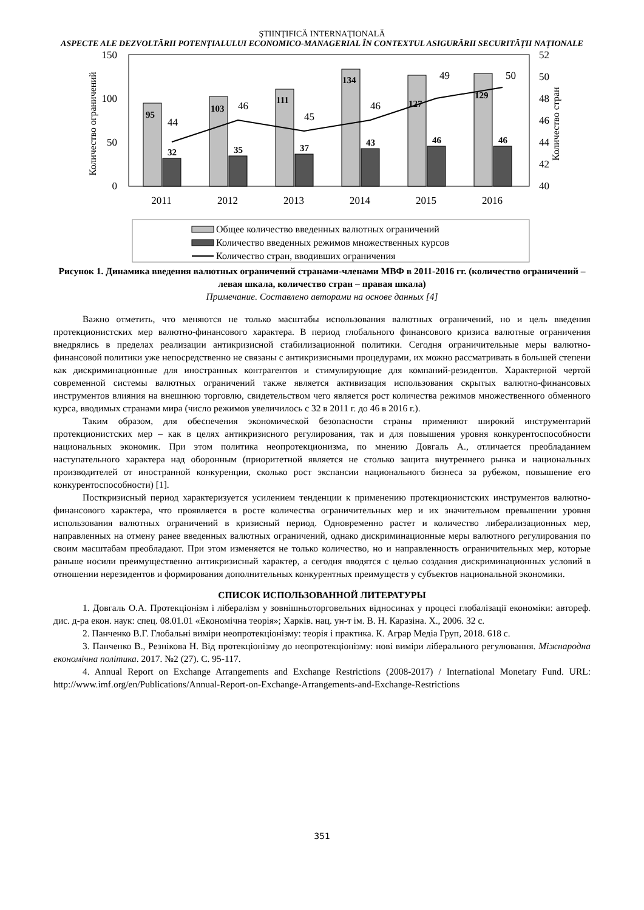ŞTIINŢIFICĂ INTERNAŢIONALĂ
ASPECTE ALE DEZVOLTĂRII POTENȚIALULUI ECONOMICO-MANAGERIAL ÎN CONTEXTUL ASIGURĂRII SECURITĂȚII NAȚIONALE
150
100
50
0
52
50
48
46
44
42
40
Количество ограничений
Количество стран
95
103
111
134
127
129
32
35
37
43
46
46
44
46
45
46
49
50
2011
2012
2013
2014
2015
2016
Общее количество введенных валютных ограничений
Количество введенных режимов множественных курсов
Количество стран, вводивших ограничения
Рисунок 1. Динамика введения валютных ограничений странами-членами МВФ в 2011-2016 гг. (количество ограничений – левая шкала, количество стран – правая шкала)
Примечание. Составлено авторами на основе данных [4]
Важно отметить, что меняются не только масштабы использования валютных ограничений, но и цель введения протекционистских мер валютно-финансового характера. В период глобального финансового кризиса валютные ограничения внедрялись в пределах реализации антикризисной стабилизационной политики. Сегодня ограничительные меры валютно-финансовой политики уже непосредственно не связаны с антикризисными процедурами, их можно рассматривать в большей степени как дискриминационные для иностранных контрагентов и стимулирующие для компаний-резидентов. Характерной чертой современной системы валютных ограничений также является активизация использования скрытых валютно-финансовых инструментов влияния на внешнюю торговлю, свидетельством чего является рост количества режимов множественного обменного курса, вводимых странами мира (число режимов увеличилось с 32 в 2011 г. до 46 в 2016 г.).
Таким образом, для обеспечения экономической безопасности страны применяют широкий инструментарий протекционистских мер – как в целях антикризисного регулирования, так и для повышения уровня конкурентоспособности национальных экономик. При этом политика неопротекционизма, по мнению Довгаль А., отличается преобладанием наступательного характера над оборонным (приоритетной является не столько защита внутреннего рынка и национальных производителей от иностранной конкуренции, сколько рост экспансии национального бизнеса за рубежом, повышение его конкурентоспособности) [1].
Посткризисный период характеризуется усилением тенденции к применению протекционистских инструментов валютно-финансового характера, что проявляется в росте количества ограничительных мер и их значительном превышении уровня использования валютных ограничений в кризисный период. Одновременно растет и количество либерализационных мер, направленных на отмену ранее введенных валютных ограничений, однако дискриминационные меры валютного регулирования по своим масштабам преобладают. При этом изменяется не только количество, но и направленность ограничительных мер, которые раньше носили преимущественно антикризисный характер, а сегодня вводятся с целью создания дискриминационных условий в отношении нерезидентов и формирования дополнительных конкурентных преимуществ у субъектов национальной экономики.
СПИСОК ИСПОЛЬЗОВАННОЙ ЛИТЕРАТУРЫ
1. Довгаль О.А. Протекціонізм і лібералізм у зовнішньоторговельних відносинах у процесі глобалізації економіки: автореф. дис. д-ра екон. наук: спец. 08.01.01 «Економічна теорія»; Харків. нац. ун-т ім. В. Н. Каразіна. Х., 2006. 32 с.
2. Панченко В.Г. Глобальні виміри неопротекціонізму: теорія і практика. К. Аграр Медіа Груп, 2018. 618 с.
3. Панченко В., Резнікова Н. Від протекціонізму до неопротекціонізму: нові виміри ліберального регулювання. Міжнародна економічна політика. 2017. №2 (27). С. 95-117.
4. Annual Report on Exchange Arrangements and Exchange Restrictions (2008-2017) / International Monetary Fund. URL: http://www.imf.org/en/Publications/Annual-Report-on-Exchange-Arrangements-and-Exchange-Restrictions
351